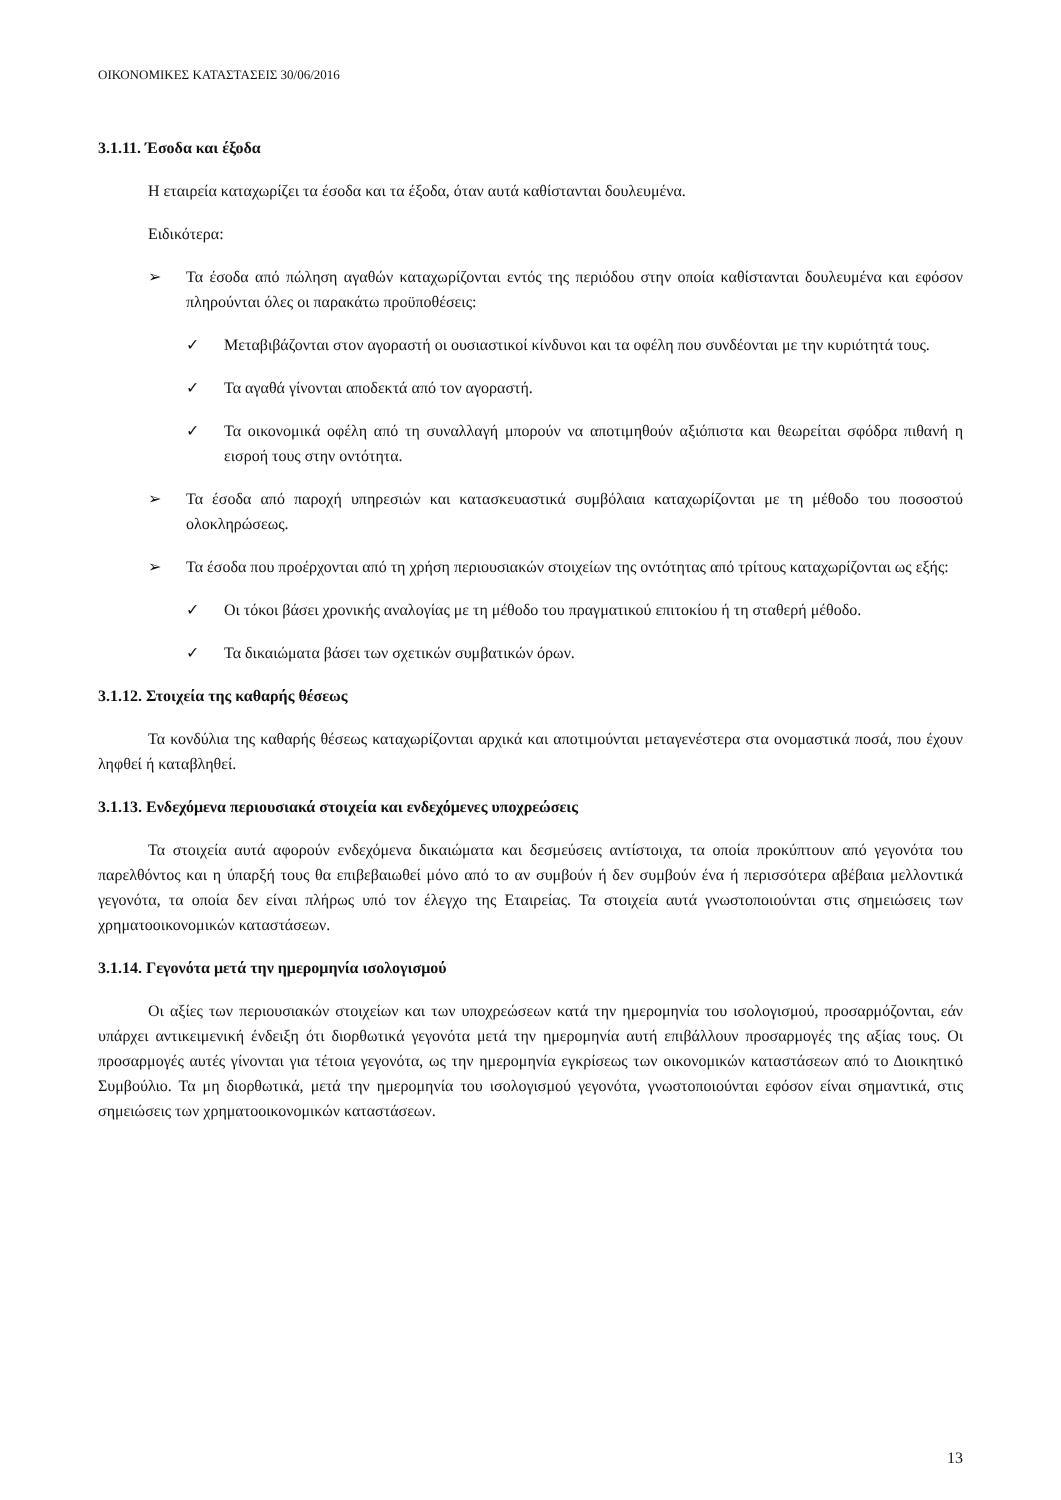ΟΙΚΟΝΟΜΙΚΕΣ ΚΑΤΑΣΤΑΣΕΙΣ 30/06/2016
3.1.11. Έσοδα και έξοδα
Η εταιρεία καταχωρίζει τα έσοδα και τα έξοδα, όταν αυτά καθίστανται δουλευμένα.
Ειδικότερα:
➢ Τα έσοδα από πώληση αγαθών καταχωρίζονται εντός της περιόδου στην οποία καθίστανται δουλευμένα και εφόσον πληρούνται όλες οι παρακάτω προϋποθέσεις:
✓ Μεταβιβάζονται στον αγοραστή οι ουσιαστικοί κίνδυνοι και τα οφέλη που συνδέονται με την κυριότητά τους.
✓ Τα αγαθά γίνονται αποδεκτά από τον αγοραστή.
✓ Τα οικονομικά οφέλη από τη συναλλαγή μπορούν να αποτιμηθούν αξιόπιστα και θεωρείται σφόδρα πιθανή η εισροή τους στην οντότητα.
➢ Τα έσοδα από παροχή υπηρεσιών και κατασκευαστικά συμβόλαια καταχωρίζονται με τη μέθοδο του ποσοστού ολοκληρώσεως.
➢ Τα έσοδα που προέρχονται από τη χρήση περιουσιακών στοιχείων της οντότητας από τρίτους καταχωρίζονται ως εξής:
✓ Οι τόκοι βάσει χρονικής αναλογίας με τη μέθοδο του πραγματικού επιτοκίου ή τη σταθερή μέθοδο.
✓ Τα δικαιώματα βάσει των σχετικών συμβατικών όρων.
3.1.12. Στοιχεία της καθαρής θέσεως
Τα κονδύλια της καθαρής θέσεως καταχωρίζονται αρχικά και αποτιμούνται μεταγενέστερα στα ονομαστικά ποσά, που έχουν ληφθεί ή καταβληθεί.
3.1.13. Ενδεχόμενα περιουσιακά στοιχεία και ενδεχόμενες υποχρεώσεις
Τα στοιχεία αυτά αφορούν ενδεχόμενα δικαιώματα και δεσμεύσεις αντίστοιχα, τα οποία προκύπτουν από γεγονότα του παρελθόντος και η ύπαρξή τους θα επιβεβαιωθεί μόνο από το αν συμβούν ή δεν συμβούν ένα ή περισσότερα αβέβαια μελλοντικά γεγονότα, τα οποία δεν είναι πλήρως υπό τον έλεγχο της Εταιρείας. Τα στοιχεία αυτά γνωστοποιούνται στις σημειώσεις των χρηματοοικονομικών καταστάσεων.
3.1.14. Γεγονότα μετά την ημερομηνία ισολογισμού
Οι αξίες των περιουσιακών στοιχείων και των υποχρεώσεων κατά την ημερομηνία του ισολογισμού, προσαρμόζονται, εάν υπάρχει αντικειμενική ένδειξη ότι διορθωτικά γεγονότα μετά την ημερομηνία αυτή επιβάλλουν προσαρμογές της αξίας τους. Οι προσαρμογές αυτές γίνονται για τέτοια γεγονότα, ως την ημερομηνία εγκρίσεως των οικονομικών καταστάσεων από το Διοικητικό Συμβούλιο. Τα μη διορθωτικά, μετά την ημερομηνία του ισολογισμού γεγονότα, γνωστοποιούνται εφόσον είναι σημαντικά, στις σημειώσεις των χρηματοοικονομικών καταστάσεων.
13